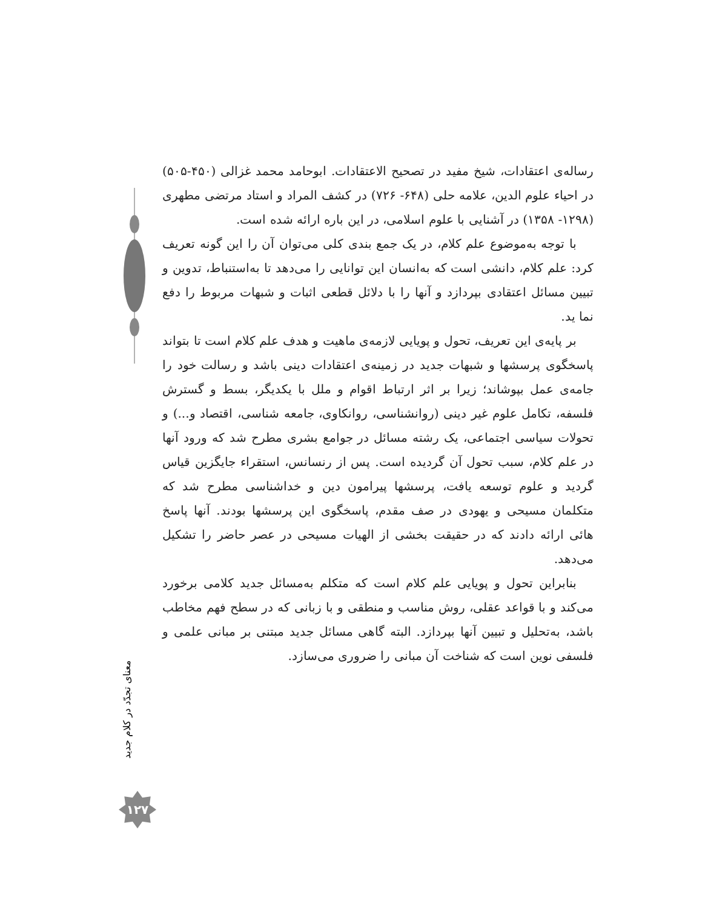رساله‌ی اعتقادات، شیخ مفید در تصحیح الاعتقادات. ابوحامد محمد غزالی (۴۵۰-۵۰۵) در احیاء علوم الدین، علامه حلی (۶۴۸- ۷۲۶) در کشف المراد و استاد مرتضی مطهری (۱۲۹۸- ۱۳۵۸) در آشنایی با علوم اسلامی، در این باره ارائه شده است.
با توجه به‌موضوع علم کلام، در یک جمع بندی کلی می‌توان آن را این گونه تعریف کرد: علم کلام، دانشی است که به‌انسان این توانایی را می‌دهد تا به‌استنباط، تدوین و تبیین مسائل اعتقادی بپردازد و آنها را با دلائل قطعی اثبات و شبهات مربوط را دفع نما ید.
بر پایه‌ی این تعریف، تحول و پویایی لازمه‌ی ماهیت و هدف علم کلام است تا بتواند پاسخگوی پرسشها و شبهات جدید در زمینه‌ی اعتقادات دینی باشد و رسالت خود را جامه‌ی عمل بپوشاند؛ زیرا بر اثر ارتباط اقوام و ملل با یکدیگر، بسط و گسترش فلسفه، تکامل علوم غیر دینی (روانشناسی، روانکاوی، جامعه شناسی، اقتصاد و...) و تحولات سیاسی اجتماعی، یک رشته مسائل در جوامع بشری مطرح شد که ورود آنها در علم کلام، سبب تحول آن گردیده است. پس از رنسانس، استقراء جایگزین قیاس گردید و علوم توسعه یافت، پرسشها پیرامون دین و خداشناسی مطرح شد که متکلمان مسیحی و یهودی در صف مقدم، پاسخگوی این پرسشها بودند. آنها پاسخ هائی ارائه دادند که در حقیقت بخشی از الهیات مسیحی در عصر حاضر را تشکیل می‌دهد.
بنابراین تحول و پویایی علم کلام است که متکلم به‌مسائل جدید کلامی برخورد می‌کند و با قواعد عقلی، روش مناسب و منطقی و با زبانی که در سطح فهم مخاطب باشد، به‌تحلیل و تبیین آنها بپردازد. البته گاهی مسائل جدید مبتنی بر مبانی علمی و فلسفی نوین است که شناخت آن مبانی را ضروری می‌سازد.
معنای تجدّد در کلام جدید
۱۲۷